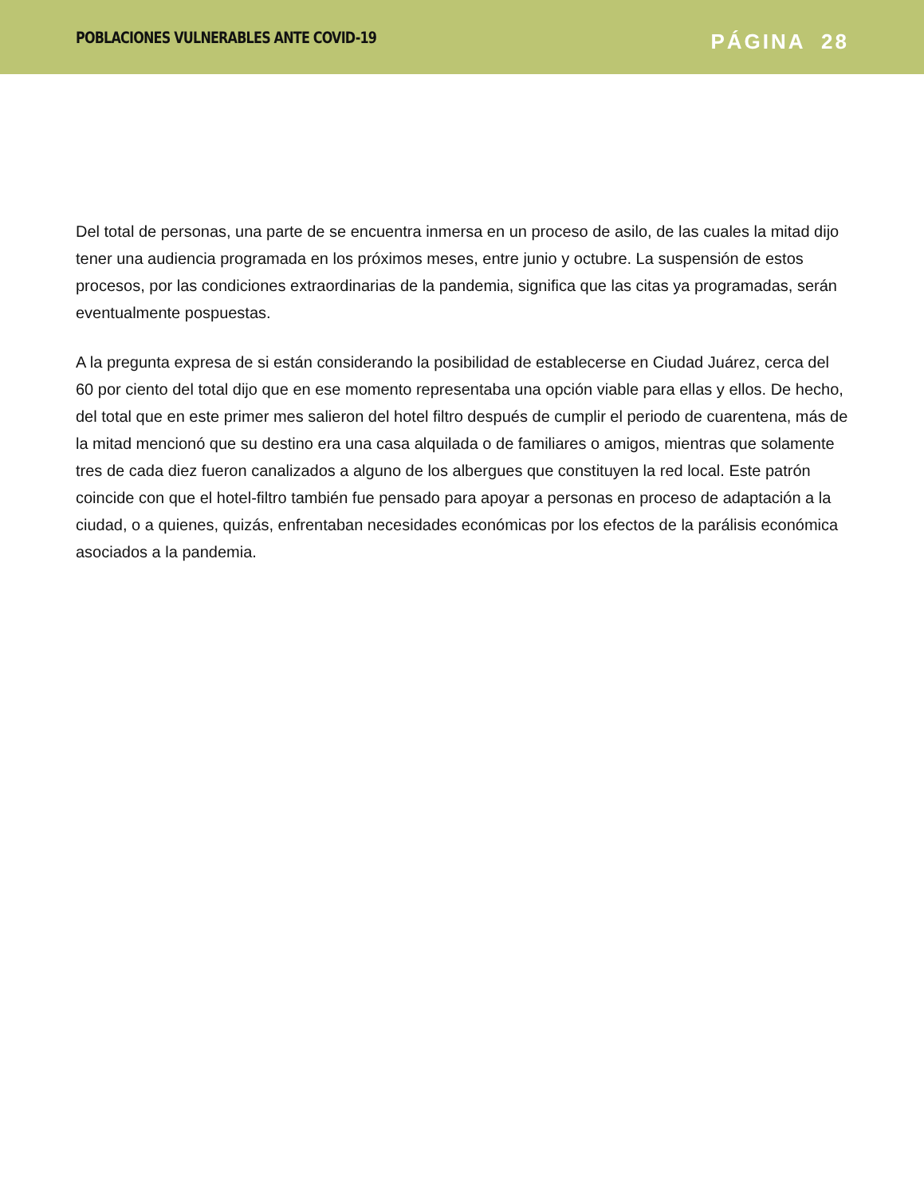POBLACIONES VULNERABLES ANTE COVID-19 PÁGINA 28
Del total de personas, una parte de se encuentra inmersa en un proceso de asilo, de las cuales la mitad dijo tener una audiencia programada en los próximos meses, entre junio y octubre. La suspensión de estos procesos, por las condiciones extraordinarias de la pandemia, significa que las citas ya programadas, serán eventualmente pospuestas.
A la pregunta expresa de si están considerando la posibilidad de establecerse en Ciudad Juárez, cerca del 60 por ciento del total dijo que en ese momento representaba una opción viable para ellas y ellos. De hecho, del total que en este primer mes salieron del hotel filtro después de cumplir el periodo de cuarentena, más de la mitad mencionó que su destino era una casa alquilada o de familiares o amigos, mientras que solamente tres de cada diez fueron canalizados a alguno de los albergues que constituyen la red local. Este patrón coincide con que el hotel-filtro también fue pensado para apoyar a personas en proceso de adaptación a la ciudad, o a quienes, quizás, enfrentaban necesidades económicas por los efectos de la parálisis económica asociados a la pandemia.